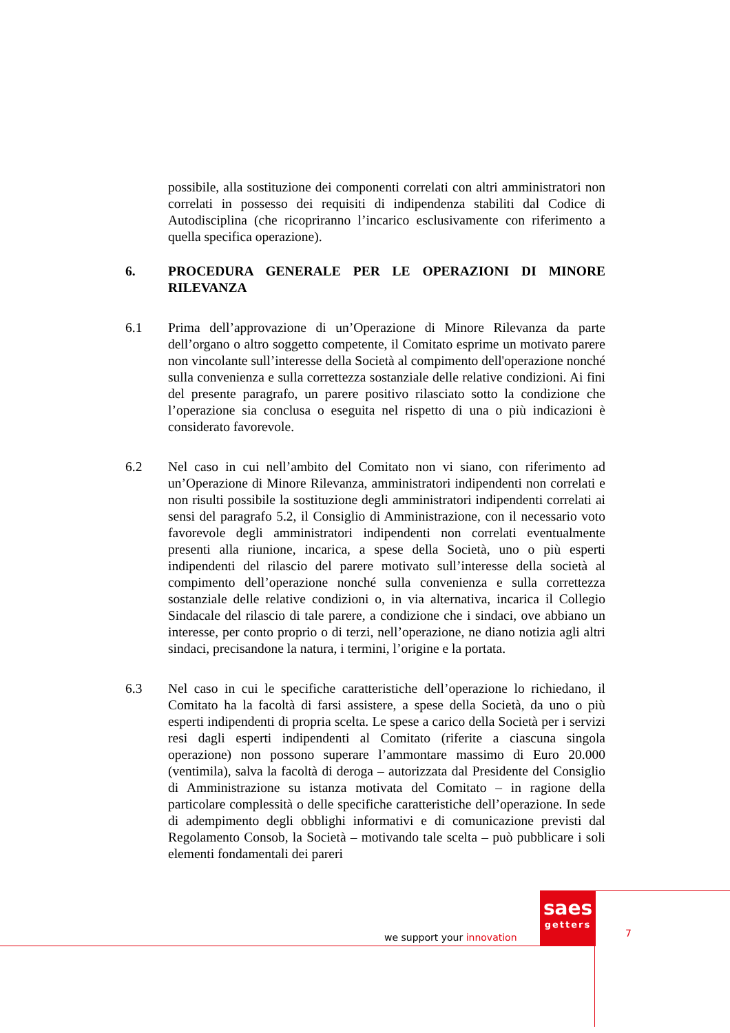possibile, alla sostituzione dei componenti correlati con altri amministratori non correlati in possesso dei requisiti di indipendenza stabiliti dal Codice di Autodisciplina (che ricopriranno l’incarico esclusivamente con riferimento a quella specifica operazione).
6. PROCEDURA GENERALE PER LE OPERAZIONI DI MINORE RILEVANZA
6.1 Prima dell’approvazione di un’Operazione di Minore Rilevanza da parte dell’organo o altro soggetto competente, il Comitato esprime un motivato parere non vincolante sull’interesse della Società al compimento dell'operazione nonché sulla convenienza e sulla correttezza sostanziale delle relative condizioni. Ai fini del presente paragrafo, un parere positivo rilasciato sotto la condizione che l’operazione sia conclusa o eseguita nel rispetto di una o più indicazioni è considerato favorevole.
6.2 Nel caso in cui nell’ambito del Comitato non vi siano, con riferimento ad un’Operazione di Minore Rilevanza, amministratori indipendenti non correlati e non risulti possibile la sostituzione degli amministratori indipendenti correlati ai sensi del paragrafo 5.2, il Consiglio di Amministrazione, con il necessario voto favorevole degli amministratori indipendenti non correlati eventualmente presenti alla riunione, incarica, a spese della Società, uno o più esperti indipendenti del rilascio del parere motivato sull’interesse della società al compimento dell’operazione nonché sulla convenienza e sulla correttezza sostanziale delle relative condizioni o, in via alternativa, incarica il Collegio Sindacale del rilascio di tale parere, a condizione che i sindaci, ove abbiano un interesse, per conto proprio o di terzi, nell’operazione, ne diano notizia agli altri sindaci, precisandone la natura, i termini, l’origine e la portata.
6.3 Nel caso in cui le specifiche caratteristiche dell’operazione lo richiedano, il Comitato ha la facoltà di farsi assistere, a spese della Società, da uno o più esperti indipendenti di propria scelta. Le spese a carico della Società per i servizi resi dagli esperti indipendenti al Comitato (riferite a ciascuna singola operazione) non possono superare l’ammontare massimo di Euro 20.000 (ventimila), salva la facoltà di deroga – autorizzata dal Presidente del Consiglio di Amministrazione su istanza motivata del Comitato – in ragione della particolare complessità o delle specifiche caratteristiche dell’operazione. In sede di adempimento degli obblighi informativi e di comunicazione previsti dal Regolamento Consob, la Società – motivando tale scelta – può pubblicare i soli elementi fondamentali dei pareri
saes
getters
we support your innovation 7